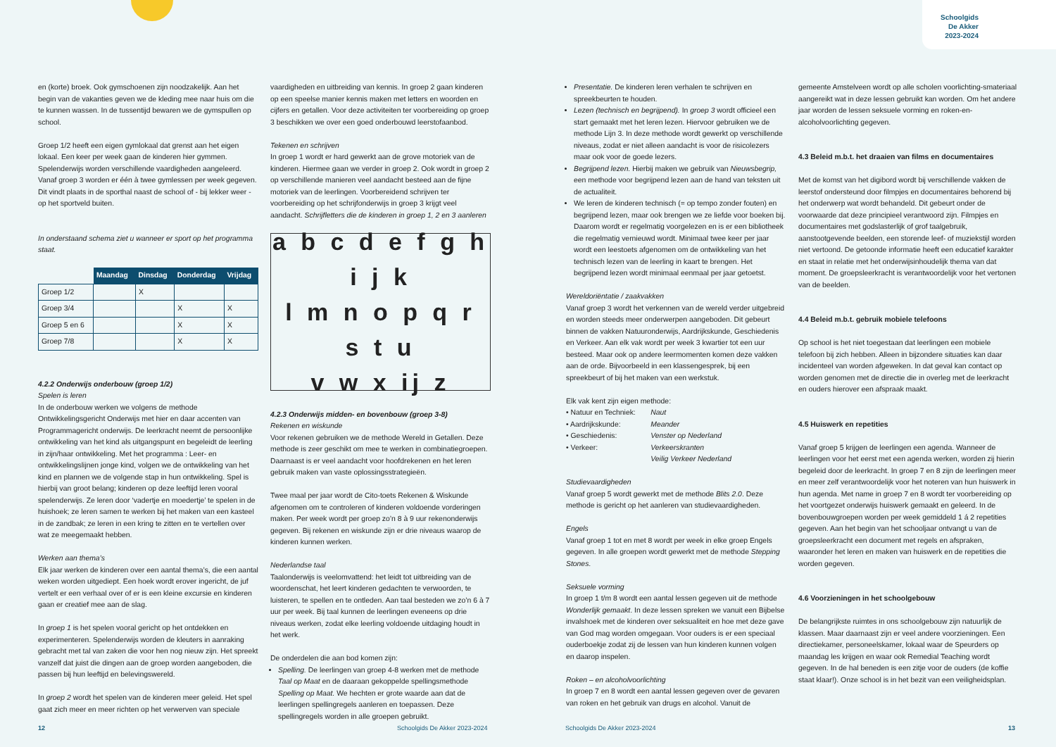Schoolgids
De Akker
2023-2024
en (korte) broek. Ook gymschoenen zijn noodzakelijk. Aan het begin van de vakanties geven we de kleding mee naar huis om die te kunnen wassen. In de tussentijd bewaren we de gymspullen op school.
Groep 1/2 heeft een eigen gymlokaal dat grenst aan het eigen lokaal. Een keer per week gaan de kinderen hier gymmen. Spelenderwijs worden verschillende vaardigheden aangeleerd. Vanaf groep 3 worden er één à twee gymlessen per week gegeven. Dit vindt plaats in de sporthal naast de school of - bij lekker weer - op het sportveld buiten.
In onderstaand schema ziet u wanneer er sport op het programma staat.
| | Maandag | Dinsdag | Donderdag | Vrijdag |
| --- | --- | --- | --- | --- |
| Groep 1/2 | | X | | |
| Groep 3/4 | | | X | X |
| Groep 5 en 6 | | | X | X |
| Groep 7/8 | | | X | X |
4.2.2 Onderwijs onderbouw (groep 1/2)
Spelen is leren
In de onderbouw werken we volgens de methode Ontwikkelingsgericht Onderwijs met hier en daar accenten van Programmagericht onderwijs. De leerkracht neemt de persoonlijke ontwikkeling van het kind als uitgangspunt en begeleidt de leerling in zijn/haar ontwikkeling. Met het programma : Leer- en ontwikkelingslijnen jonge kind, volgen we de ontwikkeling van het kind en plannen we de volgende stap in hun ontwikkeling. Spel is hierbij van groot belang; kinderen op deze leeftijd leren vooral spelenderwijs. Ze leren door ‘vadertje en moedertje’ te spelen in de huishoek; ze leren samen te werken bij het maken van een kasteel in de zandbak; ze leren in een kring te zitten en te vertellen over wat ze meegemaakt hebben.
Werken aan thema’s
Elk jaar werken de kinderen over een aantal thema’s, die een aantal weken worden uitgediept. Een hoek wordt erover ingericht, de juf vertelt er een verhaal over of er is een kleine excursie en kinderen gaan er creatief mee aan de slag.
In groep 1 is het spelen vooral gericht op het ontdekken en experimenteren. Spelenderwijs worden de kleuters in aanraking gebracht met tal van zaken die voor hen nog nieuw zijn. Het spreekt vanzelf dat juist die dingen aan de groep worden aangeboden, die passen bij hun leeftijd en belevingswereld.
In groep 2 wordt het spelen van de kinderen meer geleid. Het spel gaat zich meer en meer richten op het verwerven van speciale
vaardigheden en uitbreiding van kennis. In groep 2 gaan kinderen op een speelse manier kennis maken met letters en woorden en cijfers en getallen. Voor deze activiteiten ter voorbereiding op groep 3 beschikken we over een goed onderbouwd leerstofaanbod.
Tekenen en schrijven
In groep 1 wordt er hard gewerkt aan de grove motoriek van de kinderen. Hiermee gaan we verder in groep 2. Ook wordt in groep 2 op verschillende manieren veel aandacht besteed aan de fijne motoriek van de leerlingen. Voorbereidend schrijven ter voorbereiding op het schrijfonderwijs in groep 3 krijgt veel aandacht. Schrijfletters die de kinderen in groep 1, 2 en 3 aanleren
a b c d e f g h i j k
l m n o p q r s t u
v w x ij z
4.2.3 Onderwijs midden- en bovenbouw (groep 3-8)
Rekenen en wiskunde
Voor rekenen gebruiken we de methode Wereld in Getallen. Deze methode is zeer geschikt om mee te werken in combinatiegroepen. Daarnaast is er veel aandacht voor hoofdrekenen en het leren gebruik maken van vaste oplossingsstrategieën.
Twee maal per jaar wordt de Cito-toets Rekenen & Wiskunde afgenomen om te controleren of kinderen voldoende vorderingen maken. Per week wordt per groep zo’n 8 à 9 uur rekenonderwijs gegeven. Bij rekenen en wiskunde zijn er drie niveaus waarop de kinderen kunnen werken.
Nederlandse taal
Taalonderwijs is veelomvattend: het leidt tot uitbreiding van de woordenschat, het leert kinderen gedachten te verwoorden, te luisteren, te spellen en te ontleden. Aan taal besteden we zo’n 6 à 7 uur per week. Bij taal kunnen de leerlingen eveneens op drie niveaus werken, zodat elke leerling voldoende uitdaging houdt in het werk.
De onderdelen die aan bod komen zijn:
Spelling. De leerlingen van groep 4-8 werken met de methode Taal op Maat en de daaraan gekoppelde spellingsmethode Spelling op Maat. We hechten er grote waarde aan dat de leerlingen spellingregels aanleren en toepassen. Deze spellingregels worden in alle groepen gebruikt.
Presentatie. De kinderen leren verhalen te schrijven en spreekbeurten te houden.
Lezen (technisch en begrijpend). In groep 3 wordt officieel een start gemaakt met het leren lezen. Hiervoor gebruiken we de methode Lijn 3. In deze methode wordt gewerkt op verschillende niveaus, zodat er niet alleen aandacht is voor de risicolezers maar ook voor de goede lezers.
Begrijpend lezen. Hierbij maken we gebruik van Nieuwsbegrip, een methode voor begrijpend lezen aan de hand van teksten uit de actualiteit.
We leren de kinderen technisch (= op tempo zonder fouten) en begrijpend lezen, maar ook brengen we ze liefde voor boeken bij. Daarom wordt er regelmatig voorgelezen en is er een bibliotheek die regelmatig vernieuwd wordt. Minimaal twee keer per jaar wordt een leestoets afgenomen om de ontwikkeling van het technisch lezen van de leerling in kaart te brengen. Het begrijpend lezen wordt minimaal eenmaal per jaar getoetst.
Wereldoriëntatie / zaakvakken
Vanaf groep 3 wordt het verkennen van de wereld verder uitgebreid en worden steeds meer onderwerpen aangeboden. Dit gebeurt binnen de vakken Natuuronderwijs, Aardrijkskunde, Geschiedenis en Verkeer. Aan elk vak wordt per week 3 kwartier tot een uur besteed. Maar ook op andere leermomenten komen deze vakken aan de orde. Bijvoorbeeld in een klassengesprek, bij een spreekbeurt of bij het maken van een werkstuk.
Elk vak kent zijn eigen methode:
| • Natuur en Techniek: | Naut |
| • Aardrijkskunde: | Meander |
| • Geschiedenis: | Venster op Nederland |
| • Verkeer: | Verkeerskranten |
| | Veilig Verkeer Nederland |
Studievaardigheden
Vanaf groep 5 wordt gewerkt met de methode Blits 2.0. Deze methode is gericht op het aanleren van studievaardigheden.
Engels
Vanaf groep 1 tot en met 8 wordt per week in elke groep Engels gegeven. In alle groepen wordt gewerkt met de methode Stepping Stones.
Seksuele vorming
In groep 1 t/m 8 wordt een aantal lessen gegeven uit de methode Wonderlijk gemaakt. In deze lessen spreken we vanuit een Bijbelse invalshoek met de kinderen over seksualiteit en hoe met deze gave van God mag worden omgegaan. Voor ouders is er een speciaal ouderboekje zodat zij de lessen van hun kinderen kunnen volgen en daarop inspelen.
Roken – en alcoholvoorlichting
In groep 7 en 8 wordt een aantal lessen gegeven over de gevaren van roken en het gebruik van drugs en alcohol. Vanuit de
gemeente Amstelveen wordt op alle scholen voorlichting-smateriaal aangereikt wat in deze lessen gebruikt kan worden. Om het andere jaar worden de lessen seksuele vorming en roken-en-alcoholvoorlichting gegeven.
4.3 Beleid m.b.t. het draaien van films en documentaires
Met de komst van het digibord wordt bij verschillende vakken de leerstof ondersteund door filmpjes en documentaires behorend bij het onderwerp wat wordt behandeld. Dit gebeurt onder de voorwaarde dat deze principieel verantwoord zijn. Filmpjes en documentaires met godslasterlijk of grof taalgebruik, aanstootgevende beelden, een storende leef- of muziekstijl worden niet vertoond. De getoonde informatie heeft een educatief karakter en staat in relatie met het onderwijsinhoudelijk thema van dat moment. De groepsleerkracht is verantwoordelijk voor het vertonen van de beelden.
4.4 Beleid m.b.t. gebruik mobiele telefoons
Op school is het niet toegestaan dat leerlingen een mobiele telefoon bij zich hebben. Alleen in bijzondere situaties kan daar incidenteel van worden afgeweken. In dat geval kan contact op worden genomen met de directie die in overleg met de leerkracht en ouders hierover een afspraak maakt.
4.5 Huiswerk en repetities
Vanaf groep 5 krijgen de leerlingen een agenda. Wanneer de leerlingen voor het eerst met een agenda werken, worden zij hierin begeleid door de leerkracht. In groep 7 en 8 zijn de leerlingen meer en meer zelf verantwoordelijk voor het noteren van hun huiswerk in hun agenda. Met name in groep 7 en 8 wordt ter voorbereiding op het voortgezet onderwijs huiswerk gemaakt en geleerd. In de bovenbouwgroepen worden per week gemiddeld 1 á 2 repetities gegeven. Aan het begin van het schooljaar ontvangt u van de groepsleerkracht een document met regels en afspraken, waaronder het leren en maken van huiswerk en de repetities die worden gegeven.
4.6 Voorzieningen in het schoolgebouw
De belangrijkste ruimtes in ons schoolgebouw zijn natuurlijk de klassen. Maar daarnaast zijn er veel andere voorzieningen. Een directiekamer, personeelskamer, lokaal waar de Speurders op maandag les krijgen en waar ook Remedial Teaching wordt gegeven. In de hal beneden is een zitje voor de ouders (de koffie staat klaar!). Onze school is in het bezit van een veiligheidsplan.
12 Schoolgids De Akker 2023-2024 Schoolgids De Akker 2023-2024 13